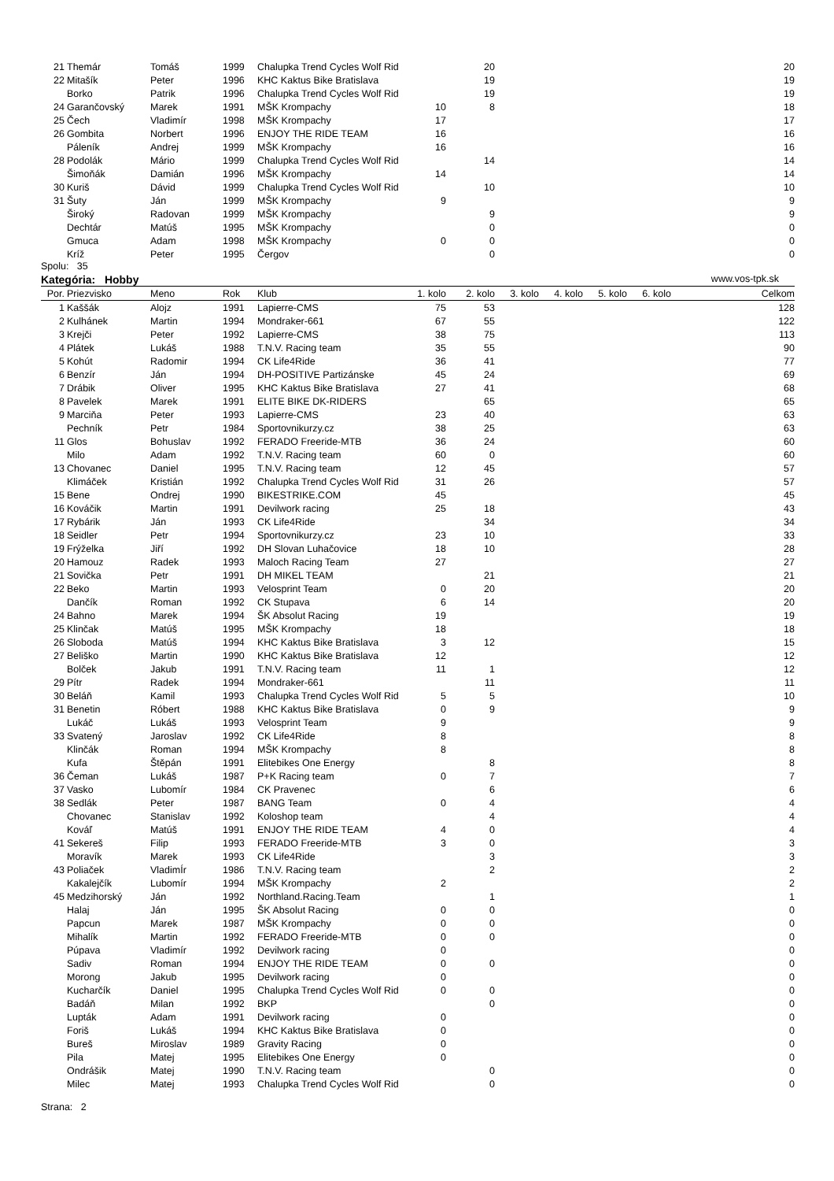| 21 | Themár | Tomáš | 1999 | Chalupka Trend Cycles Wolf Rid | | 20 | 20 |
| 22 | Mitašík | Peter | 1996 | KHC Kaktus Bike Bratislava | | 19 | 19 |
| | Borko | Patrik | 1996 | Chalupka Trend Cycles Wolf Rid | | 19 | 19 |
| 24 | Garančovský | Marek | 1991 | MŠK Krompachy | 10 | 8 | 18 |
| 25 | Čech | Vladimír | 1998 | MŠK Krompachy | 17 | | 17 |
| 26 | Gombita | Norbert | 1996 | ENJOY THE RIDE TEAM | 16 | | 16 |
| | Páleník | Andrej | 1999 | MŠK Krompachy | 16 | | 16 |
| 28 | Podolák | Mário | 1999 | Chalupka Trend Cycles Wolf Rid | | 14 | 14 |
| | Šimoňák | Damián | 1996 | MŠK Krompachy | 14 | | 14 |
| 30 | Kuriš | Dávid | 1999 | Chalupka Trend Cycles Wolf Rid | | 10 | 10 |
| 31 | Šuty | Ján | 1999 | MŠK Krompachy | 9 | | 9 |
| | Široký | Radovan | 1999 | MŠK Krompachy | | 9 | 9 |
| | Dechtár | Matúš | 1995 | MŠK Krompachy | | 0 | 0 |
| | Gmuca | Adam | 1998 | MŠK Krompachy | 0 | 0 | 0 |
| | Kríž | Peter | 1995 | Čergov | | 0 | 0 |
Spolu: 35
Kategória: Hobby www.vos-tpk.sk
| Por. | Priezvisko | Meno | Rok | Klub | 1. kolo | 2. kolo | 3. kolo | 4. kolo | 5. kolo | 6. kolo | Celkom |
| --- | --- | --- | --- | --- | --- | --- | --- | --- | --- | --- | --- |
| 1 | Kaššák | Alojz | 1991 | Lapierre-CMS | 75 | 53 | | | | | 128 |
| 2 | Kulhánek | Martin | 1994 | Mondraker-661 | 67 | 55 | | | | | 122 |
| 3 | Krejči | Peter | 1992 | Lapierre-CMS | 38 | 75 | | | | | 113 |
| 4 | Plátek | Lukáš | 1988 | T.N.V. Racing team | 35 | 55 | | | | | 90 |
| 5 | Kohút | Radomir | 1994 | CK Life4Ride | 36 | 41 | | | | | 77 |
| 6 | Benzír | Ján | 1994 | DH-POSITIVE Partizánske | 45 | 24 | | | | | 69 |
| 7 | Drábik | Oliver | 1995 | KHC Kaktus Bike Bratislava | 27 | 41 | | | | | 68 |
| 8 | Pavelek | Marek | 1991 | ELITE BIKE DK-RIDERS | | 65 | | | | | 65 |
| 9 | Marciňa | Peter | 1993 | Lapierre-CMS | 23 | 40 | | | | | 63 |
| | Pechník | Petr | 1984 | Sportovnikurzy.cz | 38 | 25 | | | | | 63 |
| 11 | Glos | Bohuslav | 1992 | FERADO Freeride-MTB | 36 | 24 | | | | | 60 |
| | Milo | Adam | 1992 | T.N.V. Racing team | 60 | 0 | | | | | 60 |
| 13 | Chovanec | Daniel | 1995 | T.N.V. Racing team | 12 | 45 | | | | | 57 |
| | Klimáček | Kristián | 1992 | Chalupka Trend Cycles Wolf Rid | 31 | 26 | | | | | 57 |
| 15 | Bene | Ondrej | 1990 | BIKESTRIKE.COM | 45 | | | | | | 45 |
| 16 | Kováčik | Martin | 1991 | Devilwork racing | 25 | 18 | | | | | 43 |
| 17 | Rybárik | Ján | 1993 | CK Life4Ride | | 34 | | | | | 34 |
| 18 | Seidler | Petr | 1994 | Sportovnikurzy.cz | 23 | 10 | | | | | 33 |
| 19 | Frýželka | Jiří | 1992 | DH Slovan Luhačovice | 18 | 10 | | | | | 28 |
| 20 | Hamouz | Radek | 1993 | Maloch Racing Team | 27 | | | | | | 27 |
| 21 | Sovička | Petr | 1991 | DH MIKEL TEAM | | 21 | | | | | 21 |
| 22 | Beko | Martin | 1993 | Velosprint Team | 0 | 20 | | | | | 20 |
| | Dančík | Roman | 1992 | CK Stupava | 6 | 14 | | | | | 20 |
| 24 | Bahno | Marek | 1994 | ŠK Absolut Racing | 19 | | | | | | 19 |
| 25 | Klinčak | Matúš | 1995 | MŠK Krompachy | 18 | | | | | | 18 |
| 26 | Sloboda | Matúš | 1994 | KHC Kaktus Bike Bratislava | 3 | 12 | | | | | 15 |
| 27 | Beliško | Martin | 1990 | KHC Kaktus Bike Bratislava | 12 | | | | | | 12 |
| | Bolček | Jakub | 1991 | T.N.V. Racing team | 11 | 1 | | | | | 12 |
| 29 | Pítr | Radek | 1994 | Mondraker-661 | | 11 | | | | | 11 |
| 30 | Beláň | Kamil | 1993 | Chalupka Trend Cycles Wolf Rid | 5 | 5 | | | | | 10 |
| 31 | Benetin | Róbert | 1988 | KHC Kaktus Bike Bratislava | 0 | 9 | | | | | 9 |
| | Lukáč | Lukáš | 1993 | Velosprint Team | 9 | | | | | | 9 |
| 33 | Svatený | Jaroslav | 1992 | CK Life4Ride | 8 | | | | | | 8 |
| | Klinčák | Roman | 1994 | MŠK Krompachy | 8 | | | | | | 8 |
| | Kufa | Štěpán | 1991 | Elitebikes One Energy | | 8 | | | | | 8 |
| 36 | Čeman | Lukáš | 1987 | P+K Racing team | 0 | 7 | | | | | 7 |
| 37 | Vasko | Lubomír | 1984 | CK Pravenec | | 6 | | | | | 6 |
| 38 | Sedlák | Peter | 1987 | BANG Team | 0 | 4 | | | | | 4 |
| | Chovanec | Stanislav | 1992 | Koloshop team | | 4 | | | | | 4 |
| | Kováľ | Matúš | 1991 | ENJOY THE RIDE TEAM | 4 | 0 | | | | | 4 |
| 41 | Sekereš | Filip | 1993 | FERADO Freeride-MTB | 3 | 0 | | | | | 3 |
| | Moravík | Marek | 1993 | CK Life4Ride | | 3 | | | | | 3 |
| 43 | Poliaček | VladimÍr | 1986 | T.N.V. Racing team | | 2 | | | | | 2 |
| | Kakalejčík | Lubomír | 1994 | MŠK Krompachy | 2 | | | | | | 2 |
| 45 | Medzihorský | Ján | 1992 | Northland.Racing.Team | | 1 | | | | | 1 |
| | Halaj | Ján | 1995 | ŠK Absolut Racing | 0 | 0 | | | | | 0 |
| | Papcun | Marek | 1987 | MŠK Krompachy | 0 | 0 | | | | | 0 |
| | Mihalík | Martin | 1992 | FERADO Freeride-MTB | 0 | 0 | | | | | 0 |
| | Púpava | Vladimír | 1992 | Devilwork racing | 0 | | | | | | 0 |
| | Sadiv | Roman | 1994 | ENJOY THE RIDE TEAM | 0 | 0 | | | | | 0 |
| | Morong | Jakub | 1995 | Devilwork racing | 0 | | | | | | 0 |
| | Kucharčík | Daniel | 1995 | Chalupka Trend Cycles Wolf Rid | 0 | 0 | | | | | 0 |
| | Badáň | Milan | 1992 | BKP | | 0 | | | | | 0 |
| | Lupták | Adam | 1991 | Devilwork racing | 0 | | | | | | 0 |
| | Foriš | Lukáš | 1994 | KHC Kaktus Bike Bratislava | 0 | | | | | | 0 |
| | Bureš | Miroslav | 1989 | Gravity Racing | 0 | | | | | | 0 |
| | Pila | Matej | 1995 | Elitebikes One Energy | 0 | | | | | | 0 |
| | Ondrášik | Matej | 1990 | T.N.V. Racing team | | 0 | | | | | 0 |
| | Milec | Matej | 1993 | Chalupka Trend Cycles Wolf Rid | | 0 | | | | | 0 |
Strana: 2